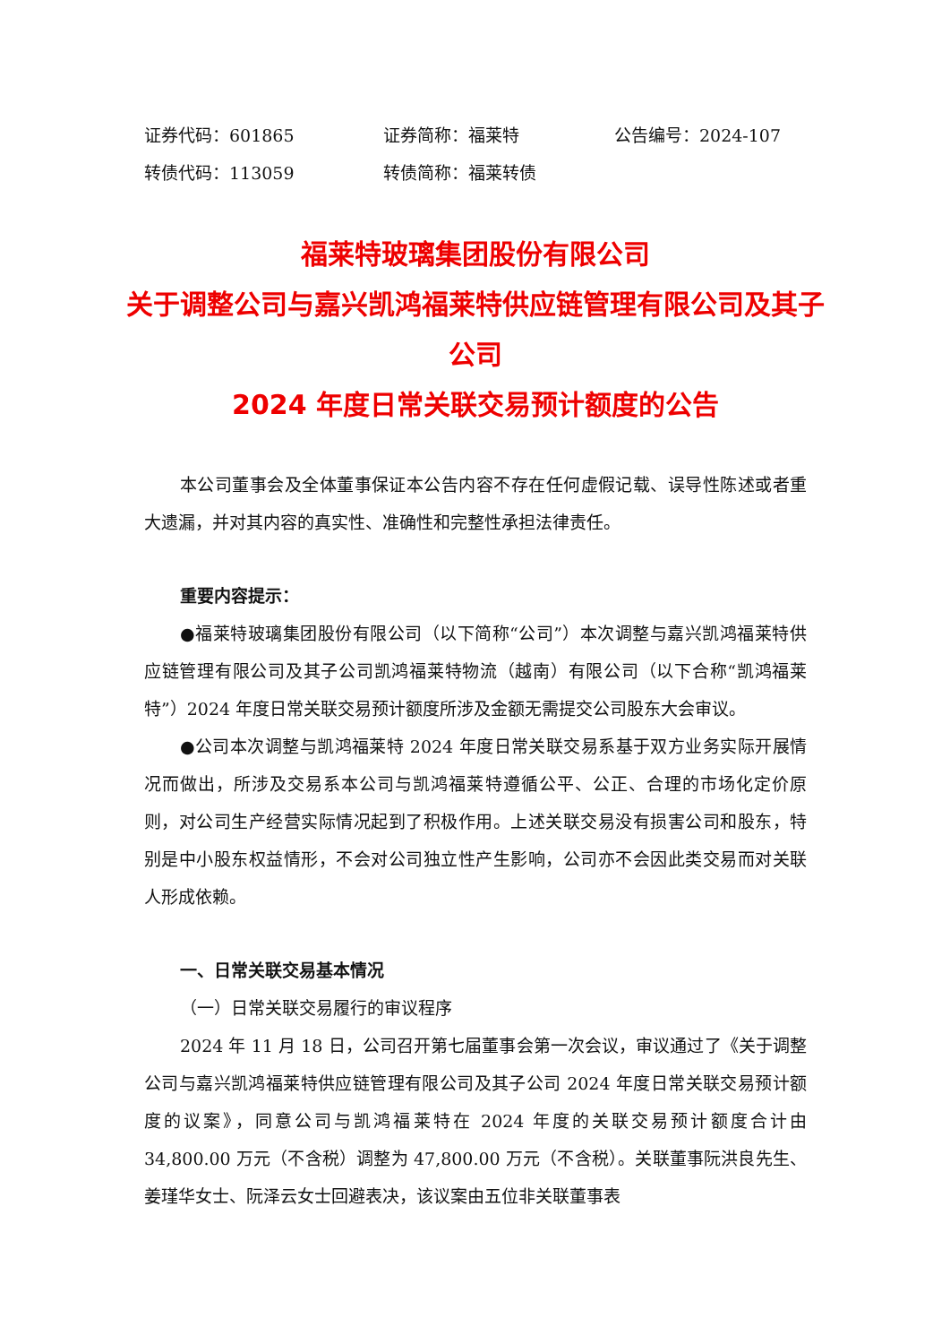证券代码：601865 证券简称：福莱特 公告编号：2024-107
转债代码：113059 转债简称：福莱转债
福莱特玻璃集团股份有限公司
关于调整公司与嘉兴凯鸿福莱特供应链管理有限公司及其子公司
2024 年度日常关联交易预计额度的公告
本公司董事会及全体董事保证本公告内容不存在任何虚假记载、误导性陈述或者重大遗漏，并对其内容的真实性、准确性和完整性承担法律责任。
重要内容提示：
●福莱特玻璃集团股份有限公司（以下简称“公司”）本次调整与嘉兴凯鸿福莱特供应链管理有限公司及其子公司凯鸿福莱特物流（越南）有限公司（以下合称“凯鸿福莱特”）2024 年度日常关联交易预计额度所涉及金额无需提交公司股东大会审议。
●公司本次调整与凯鸿福莱特 2024 年度日常关联交易系基于双方业务实际开展情况而做出，所涉及交易系本公司与凯鸿福莱特遵循公平、公正、合理的市场化定价原则，对公司生产经营实际情况起到了积极作用。上述关联交易没有损害公司和股东，特别是中小股东权益情形，不会对公司独立性产生影响，公司亦不会因此类交易而对关联人形成依赖。
一、日常关联交易基本情况
（一）日常关联交易履行的审议程序
2024 年 11 月 18 日，公司召开第七届董事会第一次会议，审议通过了《关于调整公司与嘉兴凯鸿福莱特供应链管理有限公司及其子公司 2024 年度日常关联交易预计额度的议案》，同意公司与凯鸿福莱特在 2024 年度的关联交易预计额度合计由 34,800.00 万元（不含税）调整为 47,800.00 万元（不含税）。关联董事阮洪良先生、姜瑾华女士、阮泽云女士回避表决，该议案由五位非关联董事表